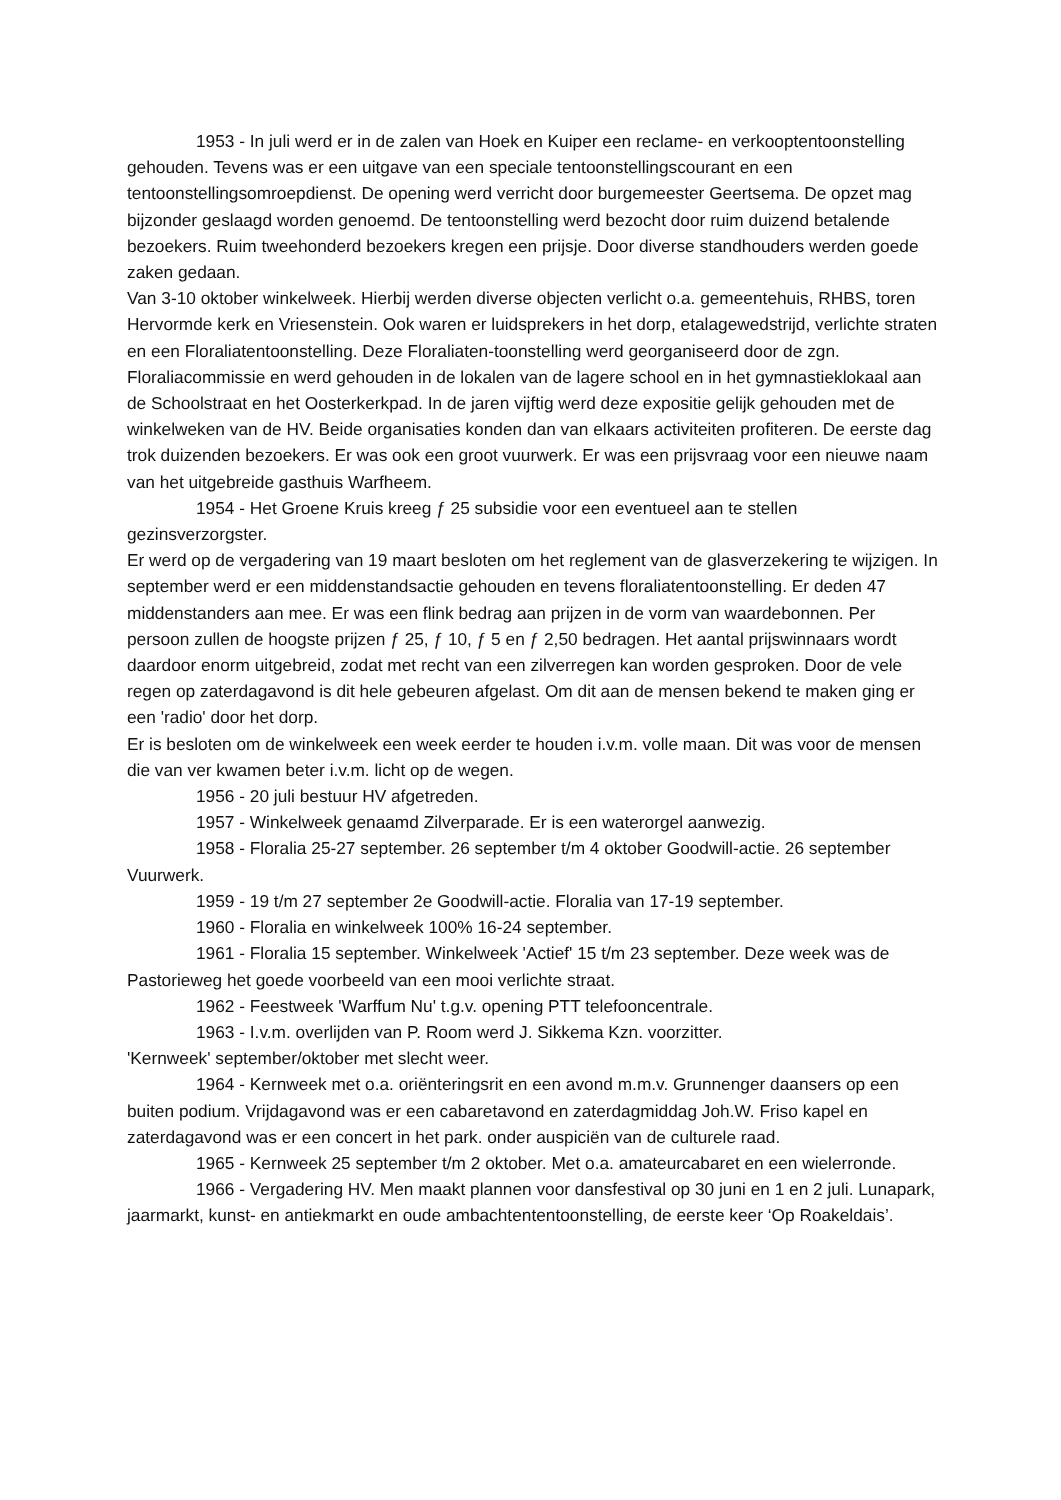1953 - In juli werd er in de zalen van Hoek en Kuiper een reclame- en verkooptentoonstelling gehouden. Tevens was er een uitgave van een speciale tentoonstellingscourant en een tentoonstellingsomroepdienst. De opening werd verricht door burgemeester Geertsema. De opzet mag bijzonder geslaagd worden genoemd. De tentoonstelling werd bezocht door ruim duizend betalende bezoekers. Ruim tweehonderd bezoekers kregen een prijsje. Door diverse standhouders werden goede zaken gedaan.
Van 3-10 oktober winkelweek. Hierbij werden diverse objecten verlicht o.a. gemeentehuis, RHBS, toren Hervormde kerk en Vriesenstein. Ook waren er luidsprekers in het dorp, etalagewedstrijd, verlichte straten en een Floraliatentoonstelling. Deze Floraliaten-toonstelling werd georganiseerd door de zgn. Floraliacommissie en werd gehouden in de lokalen van de lagere school en in het gymnastieklokaal aan de Schoolstraat en het Oosterkerkpad. In de jaren vijftig werd deze expositie gelijk gehouden met de winkelweken van de HV. Beide organisaties konden dan van elkaars activiteiten profiteren. De eerste dag trok duizenden bezoekers. Er was ook een groot vuurwerk. Er was een prijsvraag voor een nieuwe naam van het uitgebreide gasthuis Warfheem.
1954 - Het Groene Kruis kreeg ƒ 25 subsidie voor een eventueel aan te stellen gezinsverzorgster.
Er werd op de vergadering van 19 maart besloten om het reglement van de glasverzekering te wijzigen. In september werd er een middenstandsactie gehouden en tevens floraliatentoonstelling. Er deden 47 middenstanders aan mee. Er was een flink bedrag aan prijzen in de vorm van waardebonnen. Per persoon zullen de hoogste prijzen ƒ 25, ƒ 10, ƒ 5 en ƒ 2,50 bedragen. Het aantal prijswinnaars wordt daardoor enorm uitgebreid, zodat met recht van een zilverregen kan worden gesproken. Door de vele regen op zaterdagavond is dit hele gebeuren afgelast. Om dit aan de mensen bekend te maken ging er een 'radio' door het dorp.
Er is besloten om de winkelweek een week eerder te houden i.v.m. volle maan. Dit was voor de mensen die van ver kwamen beter i.v.m. licht op de wegen.
1956 - 20 juli bestuur HV afgetreden.
1957 - Winkelweek genaamd Zilverparade. Er is een waterorgel aanwezig.
1958 - Floralia 25-27 september. 26 september t/m 4 oktober Goodwill-actie. 26 september Vuurwerk.
1959 - 19 t/m 27 september 2e Goodwill-actie. Floralia van 17-19 september.
1960 - Floralia en winkelweek 100% 16-24 september.
1961 - Floralia 15 september. Winkelweek 'Actief' 15 t/m 23 september. Deze week was de Pastorieweg het goede voorbeeld van een mooi verlichte straat.
1962 - Feestweek 'Warffum Nu' t.g.v. opening PTT telefooncentrale.
1963 - I.v.m. overlijden van P. Room werd J. Sikkema Kzn. voorzitter.
'Kernweek' september/oktober met slecht weer.
1964 - Kernweek met o.a. oriënteringsrit en een avond m.m.v. Grunnenger daansers op een buiten podium. Vrijdagavond was er een cabaretavond en zaterdagmiddag Joh.W. Friso kapel en zaterdagavond was er een concert in het park. onder auspiciën van de culturele raad.
1965 - Kernweek 25 september t/m 2 oktober. Met o.a. amateurcabaret en een wielerronde.
1966 - Vergadering HV. Men maakt plannen voor dansfestival op 30 juni en 1 en 2 juli. Lunapark, jaarmarkt, kunst- en antiekmarkt en oude ambachtententoonstelling, de eerste keer ‘Op Roakeldais’.